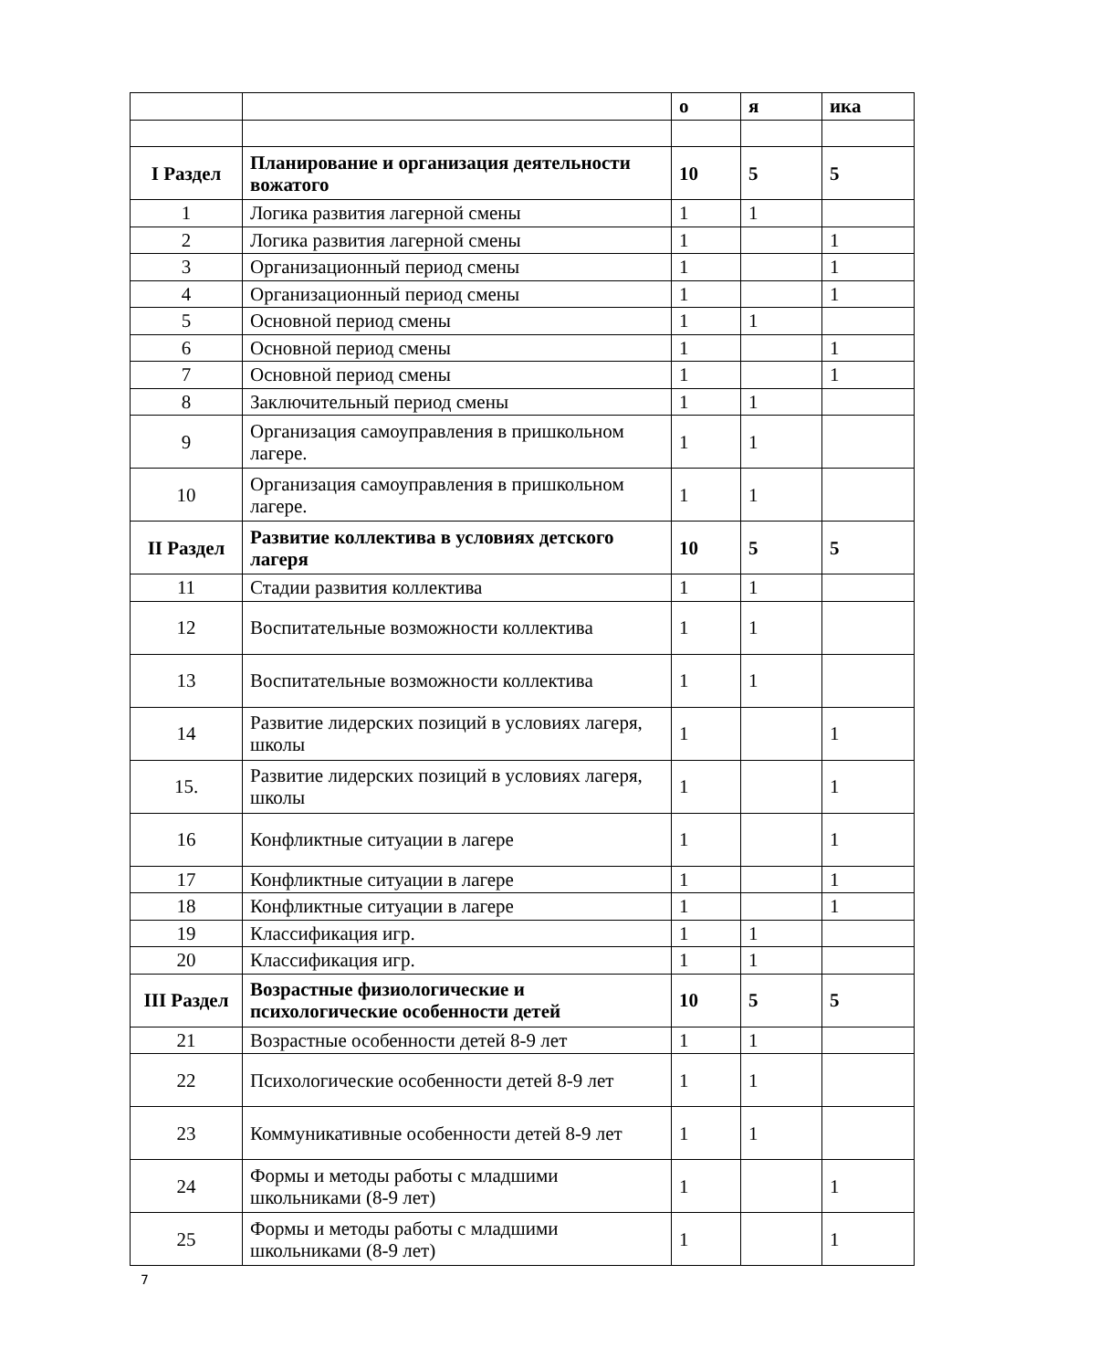| | | о | я | ика |
| I Раздел | Планирование и организация деятельности вожатого | 10 | 5 | 5 |
| 1 | Логика развития лагерной смены | 1 | 1 | |
| 2 | Логика развития лагерной смены | 1 | | 1 |
| 3 | Организационный период смены | 1 | | 1 |
| 4 | Организационный период смены | 1 | | 1 |
| 5 | Основной период смены | 1 | 1 | |
| 6 | Основной период смены | 1 | | 1 |
| 7 | Основной период смены | 1 | | 1 |
| 8 | Заключительный период смены | 1 | 1 | |
| 9 | Организация самоуправления в пришкольном лагере. | 1 | 1 | |
| 10 | Организация самоуправления в пришкольном лагере. | 1 | 1 | |
| II Раздел | Развитие коллектива в условиях детского лагеря | 10 | 5 | 5 |
| 11 | Стадии развития коллектива | 1 | 1 | |
| 12 | Воспитательные возможности коллектива | 1 | 1 | |
| 13 | Воспитательные возможности коллектива | 1 | 1 | |
| 14 | Развитие лидерских позиций в условиях лагеря, школы | 1 | | 1 |
| 15. | Развитие лидерских позиций в условиях лагеря, школы | 1 | | 1 |
| 16 | Конфликтные ситуации в лагере | 1 | | 1 |
| 17 | Конфликтные ситуации в лагере | 1 | | 1 |
| 18 | Конфликтные ситуации в лагере | 1 | | 1 |
| 19 | Классификация игр. | 1 | 1 | |
| 20 | Классификация игр. | 1 | 1 | |
| III Раздел | Возрастные физиологические и психологические особенности детей | 10 | 5 | 5 |
| 21 | Возрастные особенности детей 8-9 лет | 1 | 1 | |
| 22 | Психологические особенности детей 8-9 лет | 1 | 1 | |
| 23 | Коммуникативные особенности детей 8-9 лет | 1 | 1 | |
| 24 | Формы и методы работы с младшими школьниками (8-9 лет) | 1 | | 1 |
| 25 | Формы и методы работы с младшими школьниками (8-9 лет) | 1 | | 1 |
7